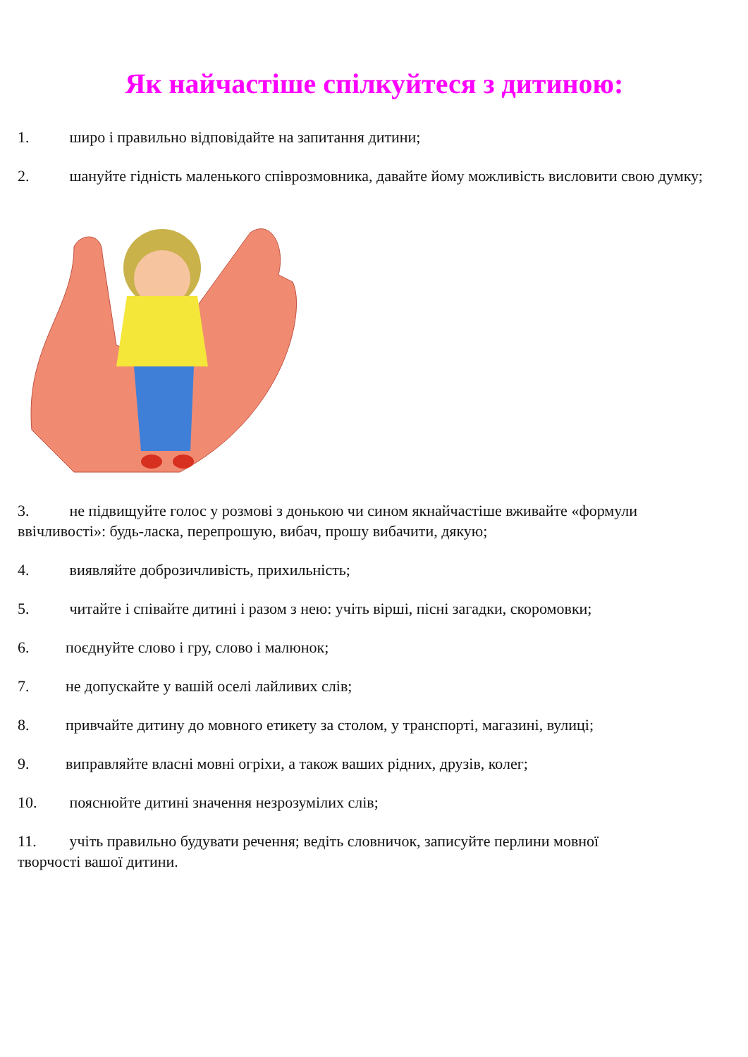Як найчастіше спілкуйтеся з дитиною:
1. широ і правильно відповідайте на запитання дитини;
2. шануйте гідність маленького співрозмовника, давайте йому можливість висловити свою думку;
3. не підвищуйте голос у розмові з донькою чи сином якнайчастіше вживайте «формули ввічливості»: будь-ласка, перепрошую, вибач, прошу вибачити, дякую;
4. виявляйте доброзичливість, прихильність;
5. читайте і співайте дитині і разом з нею: учіть вірші, пісні загадки, скоромовки;
6. поєднуйте слово і гру, слово і малюнок;
7. не допускайте у вашій оселі лайливих слів;
8. привчайте дитину до мовного етикету за столом, у транспорті, магазині, вулиці;
9. виправляйте власні мовні огріхи, а також ваших рідних, друзів, колег;
10. пояснюйте дитині значення незрозумілих слів;
11. учіть правильно будувати речення; ведіть словничок, записуйте перлини мовної творчості вашої дитини.